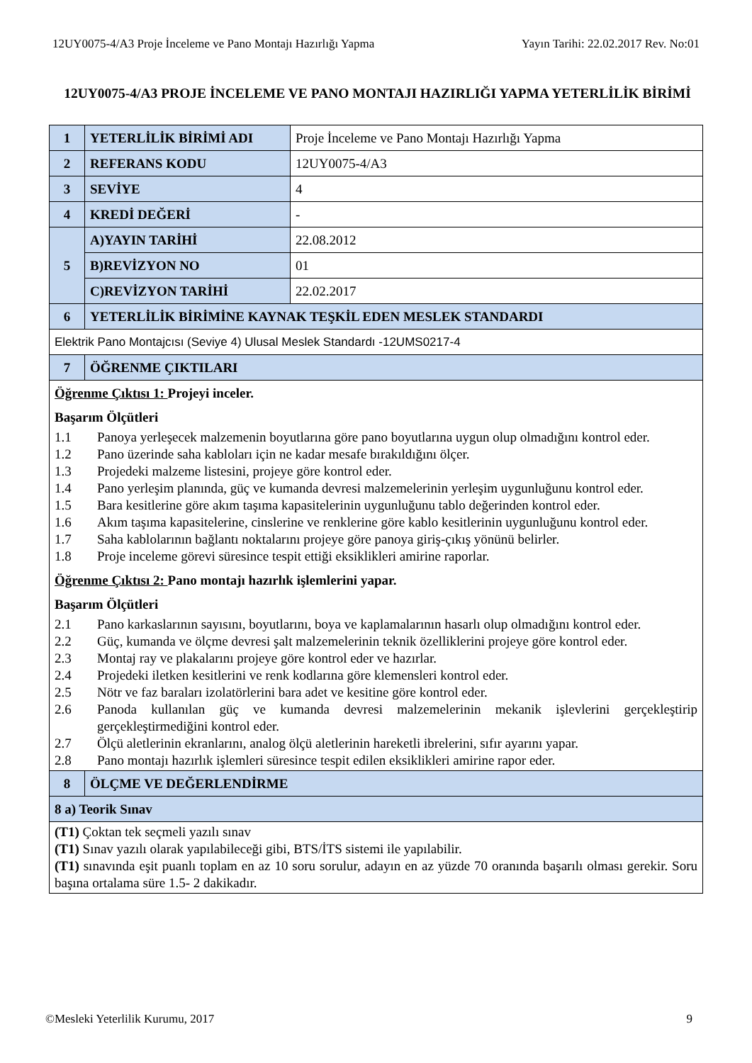12UY0075-4/A3 Proje İnceleme ve Pano Montajı Hazırlığı Yapma
Yayın Tarihi: 22.02.2017 Rev. No:01
12UY0075-4/A3 PROJE İNCELEME VE PANO MONTAJI HAZIRLIĞI YAPMA YETERLİLİK BİRİMİ
| 1 | YETERLİLİK BİRİMİ ADI | Proje İnceleme ve Pano Montajı Hazırlığı Yapma |
| 2 | REFERANS KODU | 12UY0075-4/A3 |
| 3 | SEVİYE | 4 |
| 4 | KREDİ DEĞERİ | - |
| 5 | A)YAYIN TARİHİ | 22.08.2012 |
| | B)REVİZYON NO | 01 |
| | C)REVİZYON TARİHİ | 22.02.2017 |
| 6 | YETERLİLİK BİRİMİNE KAYNAK TEŞKİL EDEN MESLEK STANDARDI | |
| Elektrik Pano Montajcısı (Seviye 4) Ulusal Meslek Standardı -12UMS0217-4 | | |
| 7 | ÖĞRENME ÇIKTILARI | |
| Öğrenme Çıktısı 1: Projeyi inceler. Başarım Ölçütleri 1.1 Panoya yerleşecek malzemenin boyutlarına göre pano boyutlarına uygun olup olmadığını kontrol eder. 1.2 Pano üzerinde saha kabloları için ne kadar mesafe bırakıldığını ölçer. 1.3 Projedeki malzeme listesini, projeye göre kontrol eder. 1.4 Pano yerleşim planında, güç ve kumanda devresi malzemelerinin yerleşim uygunluğunu kontrol eder. 1.5 Bara kesitlerine göre akım taşıma kapasitelerinin uygunluğunu tablo değerinden kontrol eder. 1.6 Akım taşıma kapasitelerine, cinslerine ve renklerine göre kablo kesitlerinin uygunluğunu kontrol eder. 1.7 Saha kablolarının bağlantı noktalarını projeye göre panoya giriş-çıkış yönünü belirler. 1.8 Proje inceleme görevi süresince tespit ettiği eksiklikleri amirine raporlar. Öğrenme Çıktısı 2: Pano montajı hazırlık işlemlerini yapar. Başarım Ölçütleri 2.1 Pano karkaslarının sayısını, boyutlarını, boya ve kaplamalarının hasarlı olup olmadığını kontrol eder. 2.2 Güç, kumanda ve ölçme devresi şalt malzemelerinin teknik özelliklerini projeye göre kontrol eder. 2.3 Montaj ray ve plakalarını projeye göre kontrol eder ve hazırlar. 2.4 Projedeki iletken kesitlerini ve renk kodlarına göre klemensleri kontrol eder. 2.5 Nötr ve faz baraları izolatörlerini bara adet ve kesitine göre kontrol eder. 2.6 Panoda kullanılan güç ve kumanda devresi malzemelerinin mekanik işlevlerini gerçekleştirip gerçekleştirmediğini kontrol eder. 2.7 Ölçü aletlerinin ekranlarını, analog ölçü aletlerinin hareketli ibrelerini, sıfır ayarını yapar. 2.8 Pano montajı hazırlık işlemleri süresince tespit edilen eksiklikleri amirine rapor eder. | | |
| 8 | ÖLÇME VE DEĞERLENDİRME | |
| 8 a) Teorik Sınav | | |
| (T1) Çoktan tek seçmeli yazılı sınav (T1) Sınav yazılı olarak yapılabileceği gibi, BTS/İTS sistemi ile yapılabilir. (T1) sınavında eşit puanlı toplam en az 10 soru sorulur, adayın en az yüzde 70 oranında başarılı olması gerekir. Soru başına ortalama süre 1.5- 2 dakikadır. | | |
©Mesleki Yeterlilik Kurumu, 2017
9